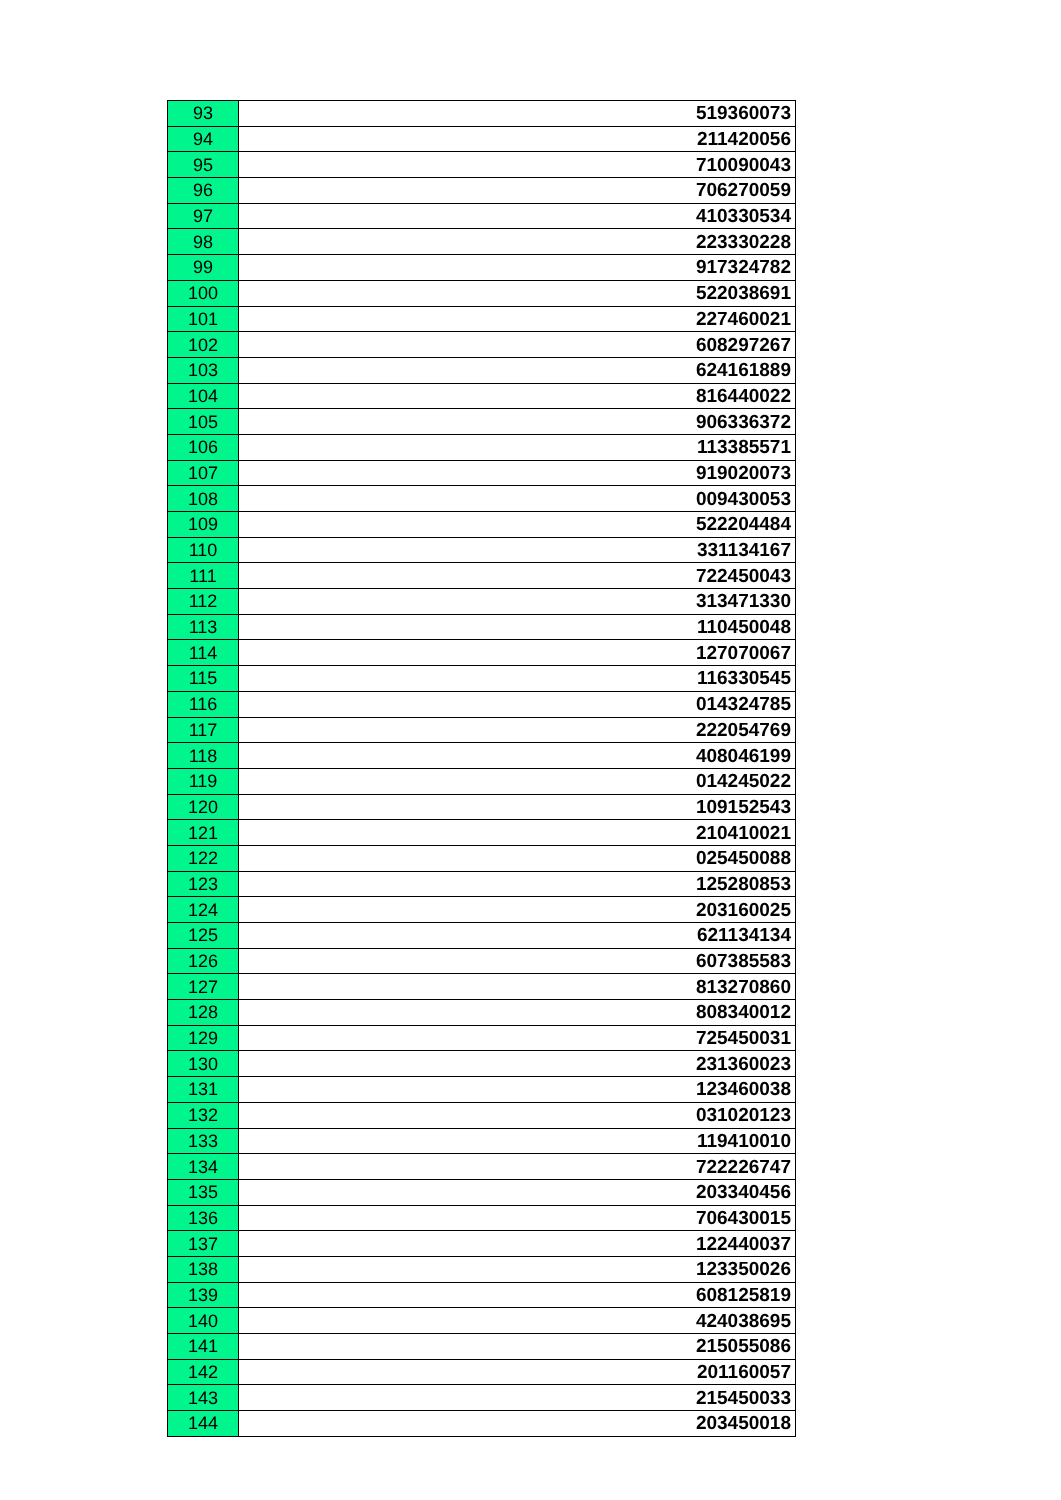| 93 | 519360073 |
| 94 | 211420056 |
| 95 | 710090043 |
| 96 | 706270059 |
| 97 | 410330534 |
| 98 | 223330228 |
| 99 | 917324782 |
| 100 | 522038691 |
| 101 | 227460021 |
| 102 | 608297267 |
| 103 | 624161889 |
| 104 | 816440022 |
| 105 | 906336372 |
| 106 | 113385571 |
| 107 | 919020073 |
| 108 | 009430053 |
| 109 | 522204484 |
| 110 | 331134167 |
| 111 | 722450043 |
| 112 | 313471330 |
| 113 | 110450048 |
| 114 | 127070067 |
| 115 | 116330545 |
| 116 | 014324785 |
| 117 | 222054769 |
| 118 | 408046199 |
| 119 | 014245022 |
| 120 | 109152543 |
| 121 | 210410021 |
| 122 | 025450088 |
| 123 | 125280853 |
| 124 | 203160025 |
| 125 | 621134134 |
| 126 | 607385583 |
| 127 | 813270860 |
| 128 | 808340012 |
| 129 | 725450031 |
| 130 | 231360023 |
| 131 | 123460038 |
| 132 | 031020123 |
| 133 | 119410010 |
| 134 | 722226747 |
| 135 | 203340456 |
| 136 | 706430015 |
| 137 | 122440037 |
| 138 | 123350026 |
| 139 | 608125819 |
| 140 | 424038695 |
| 141 | 215055086 |
| 142 | 201160057 |
| 143 | 215450033 |
| 144 | 203450018 |